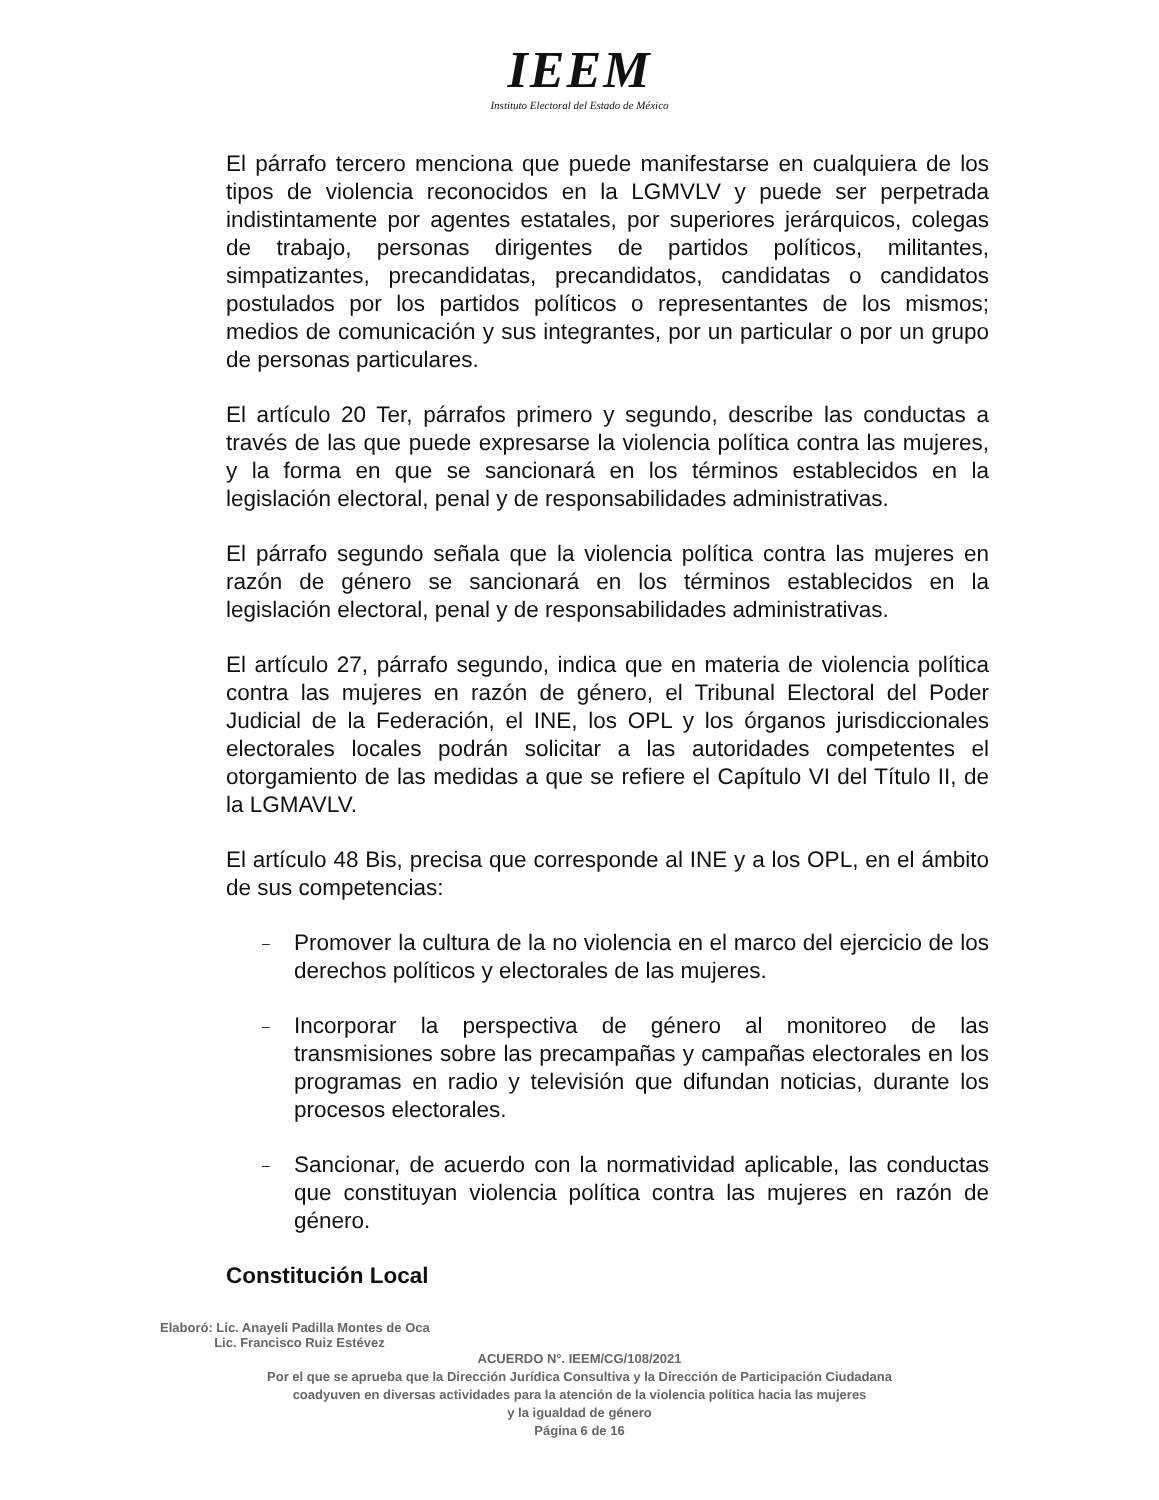IEEM
Instituto Electoral del Estado de México
El párrafo tercero menciona que puede manifestarse en cualquiera de los tipos de violencia reconocidos en la LGMVLV y puede ser perpetrada indistintamente por agentes estatales, por superiores jerárquicos, colegas de trabajo, personas dirigentes de partidos políticos, militantes, simpatizantes, precandidatas, precandidatos, candidatas o candidatos postulados por los partidos políticos o representantes de los mismos; medios de comunicación y sus integrantes, por un particular o por un grupo de personas particulares.
El artículo 20 Ter, párrafos primero y segundo, describe las conductas a través de las que puede expresarse la violencia política contra las mujeres, y la forma en que se sancionará en los términos establecidos en la legislación electoral, penal y de responsabilidades administrativas.
El párrafo segundo señala que la violencia política contra las mujeres en razón de género se sancionará en los términos establecidos en la legislación electoral, penal y de responsabilidades administrativas.
El artículo 27, párrafo segundo, indica que en materia de violencia política contra las mujeres en razón de género, el Tribunal Electoral del Poder Judicial de la Federación, el INE, los OPL y los órganos jurisdiccionales electorales locales podrán solicitar a las autoridades competentes el otorgamiento de las medidas a que se refiere el Capítulo VI del Título II, de la LGMAVLV.
El artículo 48 Bis, precisa que corresponde al INE y a los OPL, en el ámbito de sus competencias:
– Promover la cultura de la no violencia en el marco del ejercicio de los derechos políticos y electorales de las mujeres.
– Incorporar la perspectiva de género al monitoreo de las transmisiones sobre las precampañas y campañas electorales en los programas en radio y televisión que difundan noticias, durante los procesos electorales.
– Sancionar, de acuerdo con la normatividad aplicable, las conductas que constituyan violencia política contra las mujeres en razón de género.
Constitución Local
Elaboró: Lic. Anayeli Padilla Montes de Oca
Lic. Francisco Ruiz Estévez
ACUERDO N°. IEEM/CG/108/2021
Por el que se aprueba que la Dirección Jurídica Consultiva y la Dirección de Participación Ciudadana
coadyuven en diversas actividades para la atención de la violencia política hacia las mujeres
y la igualdad de género
Página 6 de 16